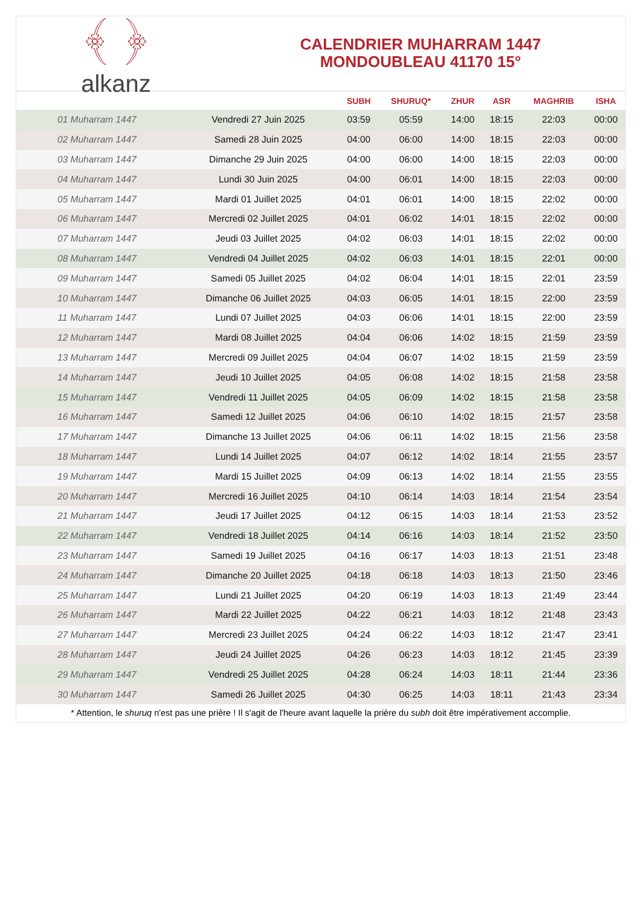﴾ ﴿
alkanz
CALENDRIER MUHARRAM 1447
MONDOUBLEAU 41170 15°
| | | SUBH | SHURUQ* | ZHUR | ASR | MAGHRIB | ISHA |
| --- | --- | --- | --- | --- | --- | --- | --- |
| 01 Muharram 1447 | Vendredi 27 Juin 2025 | 03:59 | 05:59 | 14:00 | 18:15 | 22:03 | 00:00 |
| 02 Muharram 1447 | Samedi 28 Juin 2025 | 04:00 | 06:00 | 14:00 | 18:15 | 22:03 | 00:00 |
| 03 Muharram 1447 | Dimanche 29 Juin 2025 | 04:00 | 06:00 | 14:00 | 18:15 | 22:03 | 00:00 |
| 04 Muharram 1447 | Lundi 30 Juin 2025 | 04:00 | 06:01 | 14:00 | 18:15 | 22:03 | 00:00 |
| 05 Muharram 1447 | Mardi 01 Juillet 2025 | 04:01 | 06:01 | 14:00 | 18:15 | 22:02 | 00:00 |
| 06 Muharram 1447 | Mercredi 02 Juillet 2025 | 04:01 | 06:02 | 14:01 | 18:15 | 22:02 | 00:00 |
| 07 Muharram 1447 | Jeudi 03 Juillet 2025 | 04:02 | 06:03 | 14:01 | 18:15 | 22:02 | 00:00 |
| 08 Muharram 1447 | Vendredi 04 Juillet 2025 | 04:02 | 06:03 | 14:01 | 18:15 | 22:01 | 00:00 |
| 09 Muharram 1447 | Samedi 05 Juillet 2025 | 04:02 | 06:04 | 14:01 | 18:15 | 22:01 | 23:59 |
| 10 Muharram 1447 | Dimanche 06 Juillet 2025 | 04:03 | 06:05 | 14:01 | 18:15 | 22:00 | 23:59 |
| 11 Muharram 1447 | Lundi 07 Juillet 2025 | 04:03 | 06:06 | 14:01 | 18:15 | 22:00 | 23:59 |
| 12 Muharram 1447 | Mardi 08 Juillet 2025 | 04:04 | 06:06 | 14:02 | 18:15 | 21:59 | 23:59 |
| 13 Muharram 1447 | Mercredi 09 Juillet 2025 | 04:04 | 06:07 | 14:02 | 18:15 | 21:59 | 23:59 |
| 14 Muharram 1447 | Jeudi 10 Juillet 2025 | 04:05 | 06:08 | 14:02 | 18:15 | 21:58 | 23:58 |
| 15 Muharram 1447 | Vendredi 11 Juillet 2025 | 04:05 | 06:09 | 14:02 | 18:15 | 21:58 | 23:58 |
| 16 Muharram 1447 | Samedi 12 Juillet 2025 | 04:06 | 06:10 | 14:02 | 18:15 | 21:57 | 23:58 |
| 17 Muharram 1447 | Dimanche 13 Juillet 2025 | 04:06 | 06:11 | 14:02 | 18:15 | 21:56 | 23:58 |
| 18 Muharram 1447 | Lundi 14 Juillet 2025 | 04:07 | 06:12 | 14:02 | 18:14 | 21:55 | 23:57 |
| 19 Muharram 1447 | Mardi 15 Juillet 2025 | 04:09 | 06:13 | 14:02 | 18:14 | 21:55 | 23:55 |
| 20 Muharram 1447 | Mercredi 16 Juillet 2025 | 04:10 | 06:14 | 14:03 | 18:14 | 21:54 | 23:54 |
| 21 Muharram 1447 | Jeudi 17 Juillet 2025 | 04:12 | 06:15 | 14:03 | 18:14 | 21:53 | 23:52 |
| 22 Muharram 1447 | Vendredi 18 Juillet 2025 | 04:14 | 06:16 | 14:03 | 18:14 | 21:52 | 23:50 |
| 23 Muharram 1447 | Samedi 19 Juillet 2025 | 04:16 | 06:17 | 14:03 | 18:13 | 21:51 | 23:48 |
| 24 Muharram 1447 | Dimanche 20 Juillet 2025 | 04:18 | 06:18 | 14:03 | 18:13 | 21:50 | 23:46 |
| 25 Muharram 1447 | Lundi 21 Juillet 2025 | 04:20 | 06:19 | 14:03 | 18:13 | 21:49 | 23:44 |
| 26 Muharram 1447 | Mardi 22 Juillet 2025 | 04:22 | 06:21 | 14:03 | 18:12 | 21:48 | 23:43 |
| 27 Muharram 1447 | Mercredi 23 Juillet 2025 | 04:24 | 06:22 | 14:03 | 18:12 | 21:47 | 23:41 |
| 28 Muharram 1447 | Jeudi 24 Juillet 2025 | 04:26 | 06:23 | 14:03 | 18:12 | 21:45 | 23:39 |
| 29 Muharram 1447 | Vendredi 25 Juillet 2025 | 04:28 | 06:24 | 14:03 | 18:11 | 21:44 | 23:36 |
| 30 Muharram 1447 | Samedi 26 Juillet 2025 | 04:30 | 06:25 | 14:03 | 18:11 | 21:43 | 23:34 |
* Attention, le shuruq n'est pas une prière ! Il s'agit de l'heure avant laquelle la prière du subh doit être impérativement accomplie.